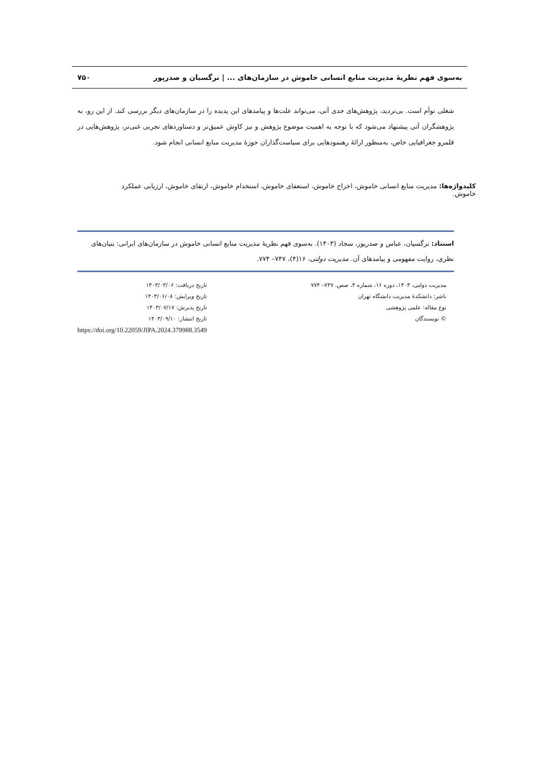به‌سوی فهم نظریهٔ مدیریت منابع انسانی خاموش در سازمان‌های ... | نرگسیان و صدرپور ۷۵۰
شغلی توأم است. بی‌تردید، پژوهش‌های جدی آتی، می‌تواند علت‌ها و پیامدهای این پدیده را در سازمان‌های دیگر بررسی کند. از این رو، به پژوهشگران آتی پیشنهاد می‌شود که با توجه به اهمیت موضوع پژوهش و نیز کاوش عمیق‌تر و دستاوردهای تجربی غنی‌تر، پژوهش‌هایی در قلمرو جغرافیایی خاص، به‌منظور ارائهٔ رهنمودهایی برای سیاست‌گذاران حوزهٔ مدیریت منابع انسانی انجام شود.
کلیدواژه‌ها: مدیریت منابع انسانی خاموش، اخراج خاموش، استعفای خاموش، استخدام خاموش، ارتقای خاموش، ارزیابی عملکرد خاموش.
استناد: نرگسیان، عباس و صدرپور، سجاد (۱۴۰۳). به‌سوی فهم نظریهٔ مدیریت منابع انسانی خاموش در سازمان‌های ایرانی: بنیان‌های نظری، روایت مفهومی و پیامدهای آن. مدیریت دولتی، ۱۶(۴)، ۷۴۷– ۷۷۴.
مدیریت دولتی، ۱۴۰۳، دوره ۱۶، شماره ۴، صص. ۷۴۷– ۷۷۴
ناشر: دانشکدهٔ مدیریت دانشگاه تهران
نوع مقاله: علمی پژوهشی
© نویسندگان
تاریخ دریافت: ۱۴۰۳/۰۳/۰۶
تاریخ ویرایش: ۱۴۰۳/۰۶/۰۸
تاریخ پذیرش: ۱۴۰۳/۰۷/۱۷
تاریخ انتشار: ۱۴۰۳/۰۹/۱۰
https://doi.org/10.22059/JIPA.2024.379988.3549